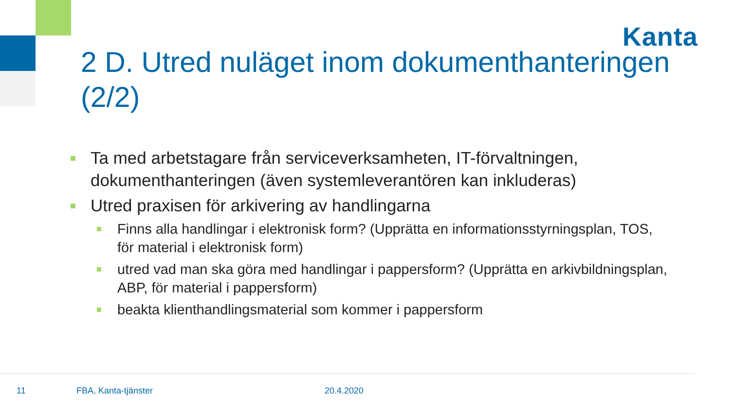Kanta
2 D. Utred nuläget inom dokumenthanteringen (2/2)
Ta med arbetstagare från serviceverksamheten, IT-förvaltningen, dokumenthanteringen (även systemleverantören kan inkluderas)
Utred praxisen för arkivering av handlingarna
Finns alla handlingar i elektronisk form? (Upprätta en informationsstyrningsplan, TOS, för material i elektronisk form)
utred vad man ska göra med handlingar i pappersform? (Upprätta en arkivbildningsplan, ABP, för material i pappersform)
beakta klienthandlingsmaterial som kommer i pappersform
11 FBA, Kanta-tjänster 20.4.2020